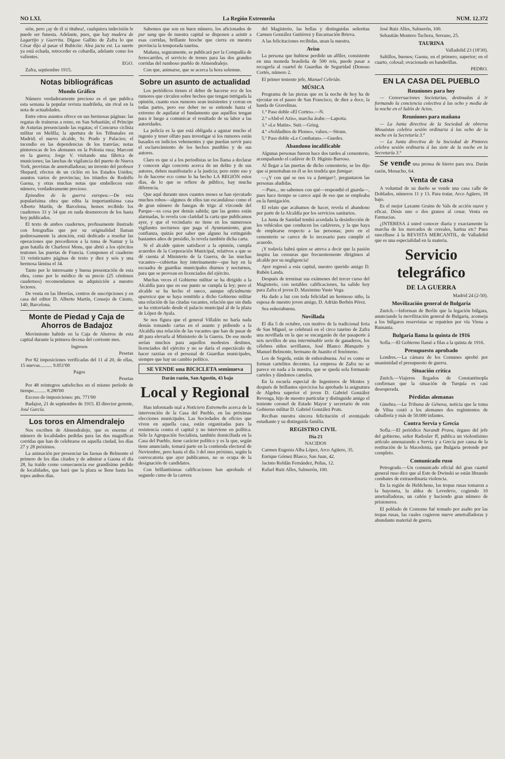NO LXI. La Región Extremeña NUM. 12.372
sión, pero ¡ay de él si titubea!, cualquiera indecisión le puede ser funesta. Adelante, pues, que hay madera de Lagartijo y Guerrita. Dígase Gallito de Zafra lo que César dijo al pasar el Rubicón: Alea jacta est. La suerte ya está echada, retroceder es cobardía, adelante como los valientes.
EGO.
Zafra, septiembre 1915.
Notas bibliográficas
Mundo Gráfico
Número verdaderamente precioso es el que publica esta semana la popular revista madrileña, sin rival en la nota de actualidades.
Entre otros asuntos ofrece en sus hermosas páginas: las regatas de traineras a remo, en San Sebastián; el Príncipe de Asturias presenciando las regatas; el Concurso ciclista militar en Melilla; la apertura de los Tribunales en Madrid; el nuevo alcalde, Sr. Prado y Palacios; el incendio en las dependencias de los tranvías; notas pintorescas de los alemanes en la Polonia rusa; Marconi en la guerra; Jorge V. visitando una fábrica de municiones; las lanchas de vigilancia del puerto de Nueva York, provistas de ametralladoras; un invento del profesor Shepard; efectos de un ciclón en los Estados Unidos; asuntos varios de provincias; los triunfos de Rodolfo Gaona, y otras muchas notas que embellecen este número, verdaderamente precioso.
Episodios de la guerra europea.—De esta popularísima obra que edita la importantísima casa Alberto Martín, de Barcelona, hemos recibido los cuadernos 33 y 34 que en nada desmerecen de los hasta hoy publicados.
El texto de ambos cuadernos, profusamente ilustrado con fotografías que por su originalidad llaman poderosamente la atención, está dedicado a reseñar las operaciones que precedieron a la toma de Namur y la gran batalla de Charleroi Mons, que abrió a los ejércitos teutones las puertas de Francia. Componen el cuaderno 33 veinticuatro páginas de texto y diez y seis y una hermosa lámina el 34.
Tanto por lo interesante y buena presentación de esta obra, como por lo módico de su precio (25 céntimos cuadernos) recomendamos su adquisición a nuestro lectores.
De venta en las librerías, centros de suscripciones y en casa del editor D. Alberto Martín, Consejo de Ciento, 140, Barcelona.
Monte de Piedad y Caja de Ahorros de Badajoz
Movimiento habido en la Caja de Ahorros de esta capital durante la primera decena del corriente mes.
Ingresos
Pesetas
Por 82 imposiciones verificadas del 11 al 20, de ellas, 15 nuevas.......... 9.051'00
Pagos
Pesetas
Por 48 reintegros satisfechos en el mismo período de tiempo.......... 8.280'00
Exceso de imposiciones: pts. 771'00
Badajoz, 21 de septiembre de 1915. El director gerente, José García.
Los toros en Almendralejo
Nos escriben de Almendralejo, que es enorme el número de localidades pedidas para las dos magníficas corridas que han de celebrarse en aquella ciudad, los días 27 y 28 próximos.
La animación por presenciar las faenas de Belmonte el primero de los días citados y de admirar a Gaona el día 28, ha traído como consecuencia ese grandísimo pedido de localidades, que hará que la plaza se llene hasta los topes ambos días.
Sabemos que son en buen número, los aficionados de pur sang que de nuestra capital se disponen a asistir a esas corridas, brillante broche que cierra en nuestra provincia la temporada taurina.
Mañana, seguramente, se publicará por la Compañía de ferrocarriles, el servicio de trenes para las dos grandes corridas del rumboso pueblo de Almendralejo.
Con que, animarse, que se acerca la hora solemne.
Sobre un asunto de actualidad
Los periódicos tienen el deber de hacerse eco de los rumores que circulen sobre hechos que tengan intrigada la opinión, cuanto esos rumores sean insistentes y corran en todas partes, pero ese deber no se entiende hasta el extremo de aquilatar el fundamento que aquéllos tengan para ir luego a comunicar el resultado de su labor a las autoridades.
La policía es la que está obligada a aguzar mucho el ingenio y tener olfato para investigar si los rumores están basados en indicios vehementes y que puedan servir para el esclarecimiento de los hechos punibles y de sus autores.
Claro es que si a los periodistas se los llama a declarar y conocen algo concreto acerca de un delito y de sus autores, deben manifestarlo a la justicia; pero entre eso y lo de hacerse eco como lo ha hecho LA REGIÓN estos días, de lo que se refiere de público, hay mucha diferencia.
Que aquí durante unos cuantos meses se han ejecutado muchos robos—algunos de ellos tan escandaloso como el de gran número de fanegas de trigo al vizconde del Parque—es cosa por demás sabida; que las gentes están alarmadas, lo revela con claridad la carta que publicamos ayer, y que el vecindario no tiene en los numerosos vigilantes nocturnos que paga el Ayuntamiento, gran confianza, quizás por saber que alguno ha extinguido bastantes años de presidio, lo revela también dicha carta.
Si el alcalde quiere satisfacer a la opinión, cumpla acuerdos de la Corporación Municipal, relativos a que se dé cuenta al Ministerio de la Guerra, de las muchas vacantes—cubiertas hoy interinamente—que hay en la escuadra de guardias municipales diurnos y nocturnos, para que se provean en licenciados del ejército.
Muchas veces el Gobierno militar se ha dirigido a la Alcaldía para que en ese punto se cumpla la ley; pero el alcalde se ha hecho el sueco, aunque oficialmente aparezca que se haya remitido a dicho Gobierno militar una relación de las citadas vacantes, relación que sin duda se ha extraviado desde el palacio municipal al de la plaza de López de Ayala.
Se nos figura que el general Villalón no haría nada demás tomando cartas en el asunto y pidiendo a la Alcaldía una relación de las vacantes que han de pasar de 40 para elevarla al Ministerio de la Guerra. De ese modo serían muchos para aquellos modestos destinos, licenciados del ejército y no se daría el espectáculo de hacer razzias en el personal de Guardias municipales, siempre que hay un cambio político.
SE VENDE una BICICLETA seminueva
Darán razón, San Agustín, 43 bajo
Local y Regional
Han informado mal a Noticiero Extremeño acerca de la intervención de la Casa del Pueblo, en las próximas elecciones municipales. Las Sociedades de oficios que viven en aquella casa, están organizadas para la resistencia contra el capital y no interviene en política. Sólo la Agrupación Socialista, también domiciliada en la Casa del Pueblo, tiene carácter político y es la que, según tiene anunciado, tomará parte en la contienda electoral de Noviembre, pero hasta el día 3 del mes próximo, según la convocatoria que ayer publicamos, no se ocupa de la designación de candidatos.
Con brillantísimas calificaciones han aprobado el segundo curso de la carrera
del Magisterio, las bellas y distinguidas señoritas Carmen González Gutiérrez y Encarnación Brieva.
A las felicitaciones recibidas, unan la nuestra.
Aviso
La persona que hubiese perdido un alfiler, consistente en una moneda brasileña de 500 reis, puede pasar a recogerla al cuartel de Guardias de Seguridad (Donoso Cortés, número 2.
El primer teniente jefe, Manuel Cebrián.
MÚSICA
Programa de las piezas que en la noche de hoy ha de ejecutar en el paseo de San Francisco, de diez a doce, la banda de Gravelinas.
1.º Paso doble «El Cortes».—N.
2.º «Abd-el Azis», marcha árabe.—Laporta.
3.º «Le Matin». Suit.—Grieg.
4.º «Soldaditos de Plomo», valses.—Straus.
5.º Paso doble «Le Combatan».—Guedes.
Abandono incalificable
Algunas personas fueron hace dos tardes al cementerio, acompañando el cadáver de D. Higinio Barroso.
Al llegar a las puertas de dicho cementerio, se les dijo que si penetraban en él se les tendría que fumigar.
—¿Y con qué se nos va a fumigar?, preguntaron las personas aludidas.
—Pues... no sabemos con qué—respondió el guarda—, pues hace tiempo se carece aquí de eso que se empleaba en la fumigación.
El relato que acabamos de hacer, revela el abandono por parte de la Alcaldía por los servicios sanitarios.
La Junta de Sanidad tendrá acordada la desinfección de los vehículos que conducen los cadáveres, y la que haya de emplearse respecto a las personas; pero en el cementerio se carece de lo necesario para cumplir el acuerdo.
¡Y todavía habrá quien se atreva a decir que la pasión inspira las censuras que frecuentemente dirigimos al alcalde por su negligencia!
Ayer regresó a esta capital, nuestro querido amigo D. Rubén Landa.
Después de terminar sus exámenes del tercer curso del Magisterio, con notables calificaciones, ha salido hoy para Zafra el joven D. Maximino Yuste Vega.
Ha dado a luz con toda felicidad un hermoso niño, la esposa de nuestro joven amigo, D. Adrián Berbén Pérez.
Sea enhorabuena.
Novillada
El día 5 de octubre, con motivo de la tradicional feria de San Miguel, se celebrará en el circo taurino de Zafra una novillada en la que se encargarán de dar pasaporte á seis novillos de una interminable serie de ganaderos, los célebres niños sevillanos, José Blanco Blanquito y Manuel Belmonte, hermano de Juanito el fenómeno.
Los de Segeda, están de enhorabuena. Así es como se forman cartelitos decentes. La empresa de Zafra no se parece en nada a la nuestra, que se queda sola formando carteles y dándonos camelos.
En la escuela especial de Ingenieros de Montes y después de brillantes ejercicios ha aprobado la asignatura de Algebra superior el joven D. Gabriel González Revenga, hijo de nuestro particular y distinguido amigo el teniente coronel de Estado Mayor y secretario de este Gobierno militar D. Gabriel González Prats.
Reciban nuestra sincera felicitación el aventajado estudiante y su distinguida familia.
REGISTRO CIVIL
Día 23
NACIDOS
Carmen Eugenia Alba López, Arco Agüero, 35.
Enrique Gómez Blasco, San Juan, 42.
Jacinto Roldán Fernández, Peñas, 12.
Rafael Ruiz Alles, Salmerón, 100.
José Ruiz Alles, Salmerón, 100.
Sebastián Montero Tachora, Serrano, 25.
TAURINA
Valladolid 23 (18'30).
Saltillos, buenos; Gaona, en el primero, superior; en el cuarto, colosal; ovacionado en banderillas.
PEDRO.
EN LA CASA DEL PUEBLO
Reuniones para hoy
— Conversaciones Societarias, destinadas á ir formando la conciencia colectiva á las ocho y media de la noche en el Salón de Actos.
Reuniones para mañana
— La Junta directiva de la Sociedad de obreros Mosaistas celebra sesión ordinaria á las ocho de la noche en la Secretaría 3.ª
— La Junta directiva de la Sociedad de Pintores celebra sesión ordinaria á las siete de la noche en la Secretaría 3.ª
Se vende una prensa de hierro para uva. Darán razón, Menacho, 64.
Venta de casa
A voluntad de su dueño se vende una casa calle de Doblados, números 11 y 13. Para tratar, Arco Agüero, 18 bajo.
Es el mejor Laxante Grains de Vals de acción suave y eficaz. Dósis uno o dos granos al cenar. Venta en Farmacias.
¿INTERESA á usted conocer diaria y exactamente la marcha de los mercados de cereales, harina etc? Pues suscríbase á la REVISTA MERCANTIL, de Valladolid que es una especialidad en la materia.
Servicio telegráfico
DE LA GUERRA
Madrid 24 (2-50).
Movilización general de Bulgaria
Zurich.—Informan de Berlín que la legación búlgara, anunciando la movilización general de Bulgaria, aconseja a los búlgaros reservistas se repatríen por vía Viena a Rumania.
Bulgaria llama la quinta de 1916
Sofía.—El Gobierno llamó a filas a la quinta de 1916.
Presupuesto aprobado
Londres.—La cámara de los Comunes aprobó por unanimidad el presupuesto de guerra.
Situación crítica
Zurich.—Viajeros llegados de Constantinopla confirman que la situación de Turquía es casi desesperada.
Pérdidas alemanas
Ginebra.—La Tribuna de Génova, noticia que la toma de Vilna costó a los alemanes dos regimientos de caballería y más de 50.000 infantes.
Contra Servia y Grecia
Sofía.—El periódico Narandt Prava, órgano del jefe del gobierno, señor Radoslav ff, publica un violentísimo artículo amenazando a Servia y a Grecia por causa de la restitución de la Macedonia, que Bulgaria pretende por completo.
Comunicado ruso
Petrogrado.—Un comunicado oficial del gran cuartel general ruso dice que al Este de Dwinski se están librando combates de extraordinaria violencia.
En la región de Heldcheno, las tropas rusas tomaron a la bayoneta, la aldea de Levedevo, cogiendo 10 ametralladoras, un cañón y haciendo gran número de prisioneros.
El poblado de Comome fué tomado por asalto por las tropas rusas, las cuales cogieron nueve ametralladoras y abundante material de guerra.